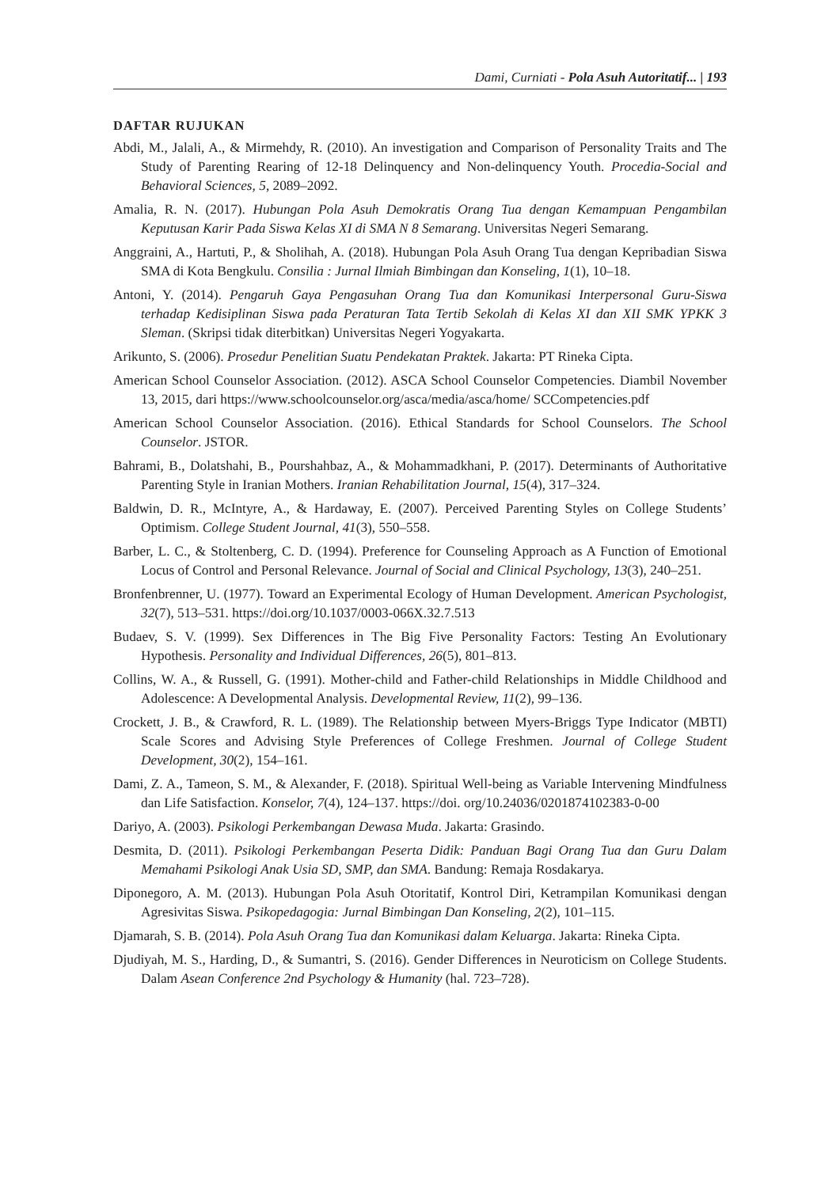Dami, Curniati - Pola Asuh Autoritatif... | 193
DAFTAR RUJUKAN
Abdi, M., Jalali, A., & Mirmehdy, R. (2010). An investigation and Comparison of Personality Traits and The Study of Parenting Rearing of 12-18 Delinquency and Non-delinquency Youth. Procedia-Social and Behavioral Sciences, 5, 2089–2092.
Amalia, R. N. (2017). Hubungan Pola Asuh Demokratis Orang Tua dengan Kemampuan Pengambilan Keputusan Karir Pada Siswa Kelas XI di SMA N 8 Semarang. Universitas Negeri Semarang.
Anggraini, A., Hartuti, P., & Sholihah, A. (2018). Hubungan Pola Asuh Orang Tua dengan Kepribadian Siswa SMA di Kota Bengkulu. Consilia : Jurnal Ilmiah Bimbingan dan Konseling, 1(1), 10–18.
Antoni, Y. (2014). Pengaruh Gaya Pengasuhan Orang Tua dan Komunikasi Interpersonal Guru-Siswa terhadap Kedisiplinan Siswa pada Peraturan Tata Tertib Sekolah di Kelas XI dan XII SMK YPKK 3 Sleman. (Skripsi tidak diterbitkan) Universitas Negeri Yogyakarta.
Arikunto, S. (2006). Prosedur Penelitian Suatu Pendekatan Praktek. Jakarta: PT Rineka Cipta.
American School Counselor Association. (2012). ASCA School Counselor Competencies. Diambil November 13, 2015, dari https://www.schoolcounselor.org/asca/media/asca/home/ SCCompetencies.pdf
American School Counselor Association. (2016). Ethical Standards for School Counselors. The School Counselor. JSTOR.
Bahrami, B., Dolatshahi, B., Pourshahbaz, A., & Mohammadkhani, P. (2017). Determinants of Authoritative Parenting Style in Iranian Mothers. Iranian Rehabilitation Journal, 15(4), 317–324.
Baldwin, D. R., McIntyre, A., & Hardaway, E. (2007). Perceived Parenting Styles on College Students’ Optimism. College Student Journal, 41(3), 550–558.
Barber, L. C., & Stoltenberg, C. D. (1994). Preference for Counseling Approach as A Function of Emotional Locus of Control and Personal Relevance. Journal of Social and Clinical Psychology, 13(3), 240–251.
Bronfenbrenner, U. (1977). Toward an Experimental Ecology of Human Development. American Psychologist, 32(7), 513–531. https://doi.org/10.1037/0003-066X.32.7.513
Budaev, S. V. (1999). Sex Differences in The Big Five Personality Factors: Testing An Evolutionary Hypothesis. Personality and Individual Differences, 26(5), 801–813.
Collins, W. A., & Russell, G. (1991). Mother-child and Father-child Relationships in Middle Childhood and Adolescence: A Developmental Analysis. Developmental Review, 11(2), 99–136.
Crockett, J. B., & Crawford, R. L. (1989). The Relationship between Myers-Briggs Type Indicator (MBTI) Scale Scores and Advising Style Preferences of College Freshmen. Journal of College Student Development, 30(2), 154–161.
Dami, Z. A., Tameon, S. M., & Alexander, F. (2018). Spiritual Well-being as Variable Intervening Mindfulness dan Life Satisfaction. Konselor, 7(4), 124–137. https://doi. org/10.24036/0201874102383-0-00
Dariyo, A. (2003). Psikologi Perkembangan Dewasa Muda. Jakarta: Grasindo.
Desmita, D. (2011). Psikologi Perkembangan Peserta Didik: Panduan Bagi Orang Tua dan Guru Dalam Memahami Psikologi Anak Usia SD, SMP, dan SMA. Bandung: Remaja Rosdakarya.
Diponegoro, A. M. (2013). Hubungan Pola Asuh Otoritatif, Kontrol Diri, Ketrampilan Komunikasi dengan Agresivitas Siswa. Psikopedagogia: Jurnal Bimbingan Dan Konseling, 2(2), 101–115.
Djamarah, S. B. (2014). Pola Asuh Orang Tua dan Komunikasi dalam Keluarga. Jakarta: Rineka Cipta.
Djudiyah, M. S., Harding, D., & Sumantri, S. (2016). Gender Differences in Neuroticism on College Students. Dalam Asean Conference 2nd Psychology & Humanity (hal. 723–728).